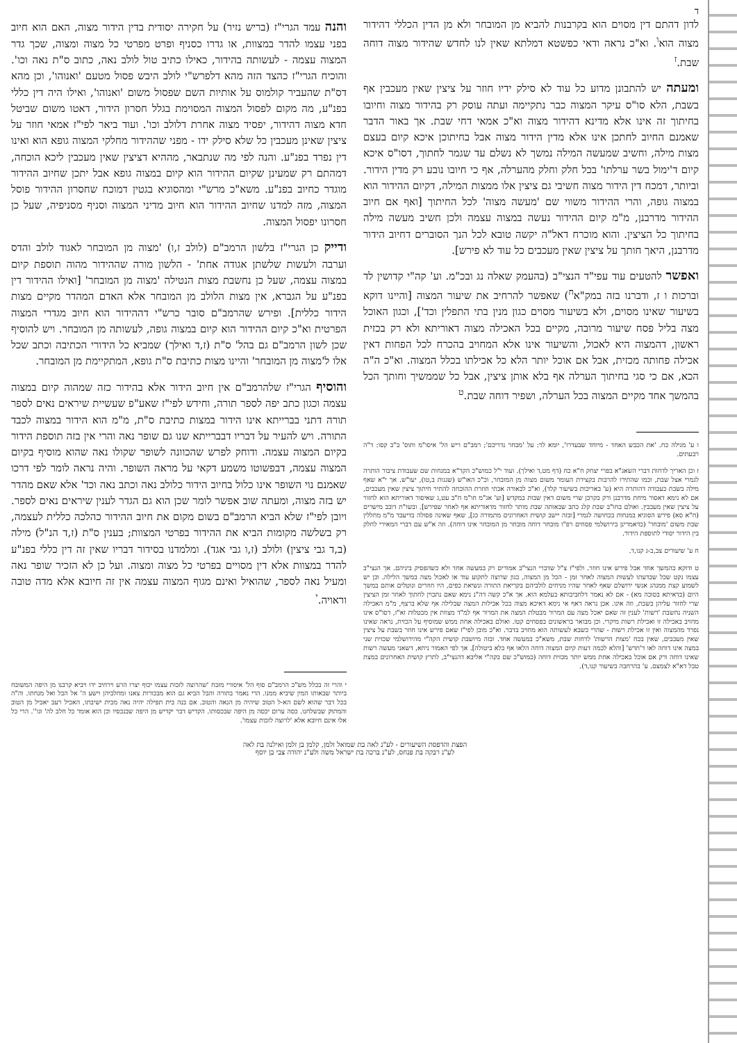ד
לדון דהתם דין מסוים הוא בקרבנות להביא מן המובחר ולא מן הדין הכללי דהידור מצוה הוא<sup>ו</sup>. וא"כ נראה ודאי כפשטא דמלתא שאין לנו לחדש שהידור מצוה דוחה שבת.<sup>ז</sup>
ומעתה יש להתבונן מדוע כל עוד לא סילק ידיו חוזר על ציצין שאין מעכבין אף בשבת, הלא סו"ס עיקר המצוה כבר נתקיימה ועתה עוסק רק בהידור מצוה וחיובו בחיתוך זה אינו אלא מדינא דהידור מצוה וא"כ אמאי דחי שבת. אך באור הדבר שאמנם החיוב לחתכן אינו אלא מדין הידור מצוה אבל בחיתוכן איכא קיום בעצם מצות מילה, וחשיב שמעשה המילה נמשך לא נשלם עד שגמר לחתוך, דסו"ס איכא קיום ד'ימול בשר ערלתו' בכל חלק וחלק מהערלה, אף כי חיובו נובע רק מדין הידור. וביותר, דמכח דין הידור מצוה חשיבי גם ציצין אלו ממצות המילה, דקיום ההידור הוא במצוה גופה, והרי ההידור משווי שם 'מעשה מצוה' לכל החיתוך [ואף אם חיוב ההידור מדרבנן, מ"מ קיום ההידור נעשה במצוה עצמה ולכן חשיב מעשה מילה בחיתוך כל הציצין. והוא מוכרח דאל"ה יקשה טובא לכל הנך הסוברים דחיוב הידור מדרבנן, היאך חותך על ציצין שאין מעכבים כל עוד לא פירש].
ואפשר להטעים עוד עפי"ד הנצי"ב (בהעמק שאלה נג ובכ"מ. וע' קה"י קדושין לד וברכות ו ז, ודברנו בזה במק"א<sup>ח</sup>) שאפשר להרחיב את שיעור המצוה [והיינו דוקא בשיעור שאינו מסוים, ולא בשיעור מסוים כגון מנין בתי התפלין וכד'], וכגון האוכל מצה בליל פסח שיעור מרובה, מקיים בכל האכילה מצוה דאוריתא ולא רק בכזית ראשון, דהמצוה היא לאכול, והשיעור אינו אלא המחויב בהכרח לכל הפחות דאין אכילה פחותה מכזית, אבל אם אוכל יותר הלא כל אכילתו בכלל המצוה. וא"כ ה"ה הכא, אם כי סגי בחיתוך הערלה אף בלא אותן ציצין, אבל כל שממשיך וחותך הכל בהמשך אחד מקיים המצוה בכל הערלה, ושפיר דוחה שבת.<sup>ט</sup>
ו ע' מגילה כח. 'את הכבש האחד - מיוחד שבעדרו', יומא לד: על 'מבחר נדריכם'; רמב"ם ריש הל' איסו"מ ותוס' ב"ב קסו: ד"ה רבעתים.
ז וכן האריך לדחות דברי השאג"א בפרי יצחק ח"א כח (דף מט,ד ואילך). ועוד י"ל כמוש"כ הקר"א במנחות שם שעבודת ציבור הותרה לגמרי אצל שבת, וכמו שהתירו להרבות בקצירת העומר משום מצוה מן המובחר, וכ"כ האו"ש (שגגות ב,טו), יעו"ש. אך י"א שאף מילה בשבת כעבודה דהותרה היא (ע' באריכות בשיעור קלד), וא"כ לכאורה אכתי חוזרת ההוכחה להתיר חיתוך ציצין שאין מעכבים, אם לא נימא דאסור מיחת מדרבנן ורק בקרבן שרי משום דאין שבות במקדש [וע' אג"מ חו"מ ח"ב עט,ג שאיסור דאוריתא הוא לחזור על ציצין שאין מעכבין. ואולם בחו"ב שבת קלג כתב שבאותה שבת מותר לחזור מדאוריתא אף לאחר שפירש]. ובשו"ת דובב מישרים (ח"א סא) פירש הסוגיא במנחות בכחושה לגמרי [ובזה יישב קושית האחרונים מתמורה כג], שאף שאינה פסולה בדיעבד מ"מ מחללין שבת משום 'מובחר' (כדאמרינן בירושלמי פסחים רפ"ו מובחר דוחה מובחר מן המובחר אינו דוחה). וזה א"ש עם דברי המאירי לחלק בין הידור יסודי לתוספת הידור.
ח ע' שיעורים צב,ב-ג קנו,ד.
ט ודוקא בהמשך אחד אבל פירש אינו חוזר. ולפי"ז צ"ל שדברי הנצי"ב אמורים רק במעשה אחד ולא כשהפסיק ביניהם. אך הנצי"ב עצמו נקט שכל שבדעתו לעשות המצוה לאחר זמן - הכל מן המצוה, כגון שרוצה לתקוע עוד או לאכול מצה במשך הלילה. וכן יש לשמוע קצת ממנהג אנשי ירושלם שאף לאחר שהיו מניחים לולביהם בקריאת התורה ונשיאת כפים, היו חוזרים ונוטלים אותם במשך היום (כדאיתא בסוכה מא) - אם לא נאמר דלחביבותא בעלמא הוא. אך א"כ קשה דה"נ נימא שאם נתכוין לחתוך לאחר זמן הציצין שרי לחזור עליהן בשבת, וזה אינו. אכן נראה דאף אי נימא דאיכא מצוה בכל אכילות המצה שבלילה אף שלא ברצף, מ"מ האכילה השניה נחשבת 'רשות' לענין זה שאם יאכל מצה עם המרור מבטלת המצה את המרור אף למ"ד מצוות אין מבטלות זא"ז, דסו"ס אינו מחויב באכילה זו ואכילת רשות מיקרי. וכן מבואר בראשונים בפסחים קטו. ואולם באכילה אחת ממש שמוסיף על הכזית, נראה שאינו נפרד מהמצוה ואין זו אכילת רשות - שהרי כשבא לעשותה הוא מחויב בדבר. וא"כ מובן לפי"ז שאם פירש אינו חוזר בשבת על ציצין שאין מעכבים, שאין בכח 'מצות הרשות' לדחות שבת, משא"כ במעשה אחד. ובזה מיושבת קושית הקה"י מהירושלמי שכזית שני במצה אינו דוחה לאו ד'חדש' [והלא לכמה דעות קיום המצוה דוחה הלאו אף בלא ביטולה]. אך לפי האמור ניחא, דשאני מעשה רשות שאינו דוחה ורק אם אוכל באכילה אחת ממש יותר מכזית דוחה (כמוש"כ שם בקה"י אליבא דהנצי"ב, לתרץ קושית האחרונים במצת טבל דא"א לצמצם. ע' בהרחבה בשיעור קנו,ד).
והנה עמד הגרי"ז (בריש נזיר) על חקירה יסודית בדין הידור מצוה, האם הוא חיוב בפני עצמו להדר במצוות, או גדרו כסניף ופרט מפרטי כל מצוה ומצוה, שכך גדר המצוה עצמה - לעשותה בהידור, כאילו כתיב טול לולב נאה, כתוב ס"ת נאה וכו'. והוכיח הגרי"ז כהצד הזה מהא דלפרש"י לולב היבש פסול מטעם 'ואנוהו', וכן מהא דס"ת שהעביר קולמוס על אותיות השם שפסול משום 'ואנוהו', ואילו היה דין כללי בפנ"ע, מה מקום לפסול המצוה המסוימת בגלל חסרון הידור, דאטו משום שביטל חדא מצוה דהידור, יפסיד מצוה אחרת דלולב וכו'. ועוד ביאר לפי"ז אמאי חוזר על ציצין שאינן מעכבין כל שלא סילק ידו - מפני שההידור מחלקי המצוה גופא הוא ואינו דין נפרד בפנ"ע. והנה לפי מה שנתבאר, מההיא דציצין שאין מעכבין ליכא הוכחה, דמהתם רק שמעינן שקיום ההידור הוא קיום במצוה גופא אבל יתכן שחיוב ההידור מוגדר כחיוב בפנ"ע. משא"כ מרש"י ומהסוגיא בגטין דמוכח שחסרון ההידור פוסל המצוה, מזה למדנו שחיוב ההידור הוא חיוב מדיני המצוה וסניף מסניפיה, שעל כן חסרונו יפסול המצוה.
ודייק כן הגרי"ז בלשון הרמב"ם (לולב ז,ו) 'מצוה מן המובחר לאגוד לולב והדס וערבה ולעשות שלשתן אגודה אחת' - הלשון מורה שההידור מהוה תוספת קיום במצוה עצמה, שעל כן נחשבת מצות הנטילה 'מצוה מן המובחר' [ואילו ההידור דין בפנ"ע על הגברא, אין מצות הלולב מן המובחר אלא האדם המהדר מקיים מצות הידור כללית]. ופירש שהרמב"ם סובר כרש"י דההידור הוא חיוב מגדרי המצוה הפרטית וא"כ קיום ההידור הוא קיום במצוה גופה, לעשותה מן המובחר. ויש להוסיף שכן לשון הרמב"ם גם בהל' ס"ת (ז,ד ואילך) שמביא כל הידורי הכתיבה וכתב שכל אלו ל'מצוה מן המובחר' והיינו מצות כתיבת ס"ת גופא, המתקיימת מן המובחר.
והוסיף הגרי"ז שלהרמב"ם אין חיוב הידור אלא בהידור כזה שמהוה קיום במצוה עצמה וכגון כתב יפה לספר תורה, וחידש לפי"ז שאע"פ שעשיית שיראים נאים לספר תורה דתני בברייתא אינו הידור במצות כתיבת ס"ת, מ"מ הוא הידור במצוה לכבד התורה. ויש להעיר על דבריו דבברייתא שנו גם שופר נאה והרי אין בזה תוספת הידור בקיום המצוה עצמה. ודוחק לפרש שהכוונה לשופר שקולו נאה שהוא מוסיף בקיום המצוה עצמה, דבפשוטו משמע דקאי על מראה השופר. והיה נראה לומר לפי דרכו שאמנם נוי השופר אינו כלול בחיוב הידור כלולב נאה וכתב נאה וכד' אלא שאם מהדר יש בזה מצוה, ומעתה שוב אפשר לומר שכן הוא גם הגדר לענין שיראים נאים לספר. ויובן לפי"ז שלא הביא הרמב"ם בשום מקום את חיוב ההידור כהלכה כללית לעצמה, רק בשלשה מקומות הביא את ההידור בפרטי המצוות; בענין ס"ת (ז,ד הנ"ל) מילה (ב,ד גבי ציצין) ולולב (ז,ו גבי אגד). ומלמדנו בסידור דבריו שאין זה דין כללי בפנ"ע להדר במצוות אלא דין מסויים בפרטי כל מצוה ומצוה. ועל כן לא הזכיר שופר נאה ומעיל נאה לספר, שהואיל ואינם מגוף המצוה עצמה אין זה חיובא אלא מדה טובה וראויה.<sup>י</sup>
י והרי זה בכלל מש"כ הרמב"ם סוף הל' איסורי מזבח 'שהרוצה לזכות עצמו יכוף יצרו הרע וירחיב ידו ויביא קרבנו מן היפה המשובח ביותר שבאותו המין שיביא ממנו. הרי נאמר בתורה והבל הביא גם הוא מבכורות צאנו ומחלביהן וישע ה' אל הבל ואל מנחתו. וה"ה בכל דבר שהוא לשם הא-ל הטוב שיהיה מן הנאה והטוב. אם בנה בית תפילה יהיה נאה מבית ישיבתו, האכיל רעב יאכיל מן הטוב והמתוק שבשלחנו. כסה ערום יכסה מן היפה שבכסותו. הקדיש דבר יקדיש מן היפה שבנכסיו וכן הוא אומר כל חלב לה' וגו''. הרי כל אלו אינם חיובא אלא 'לרוצה לזכות עצמו'.
הפצת והדפסת השיעורים - לע"נ לאה בת שמואל זלמן, קלמן בן זלמן ואילנה בת לאה
לע"נ רבקה בת פנחס, לע"נ ברכה בת ישראל משה ולע"נ יהודה צבי בן יוסף